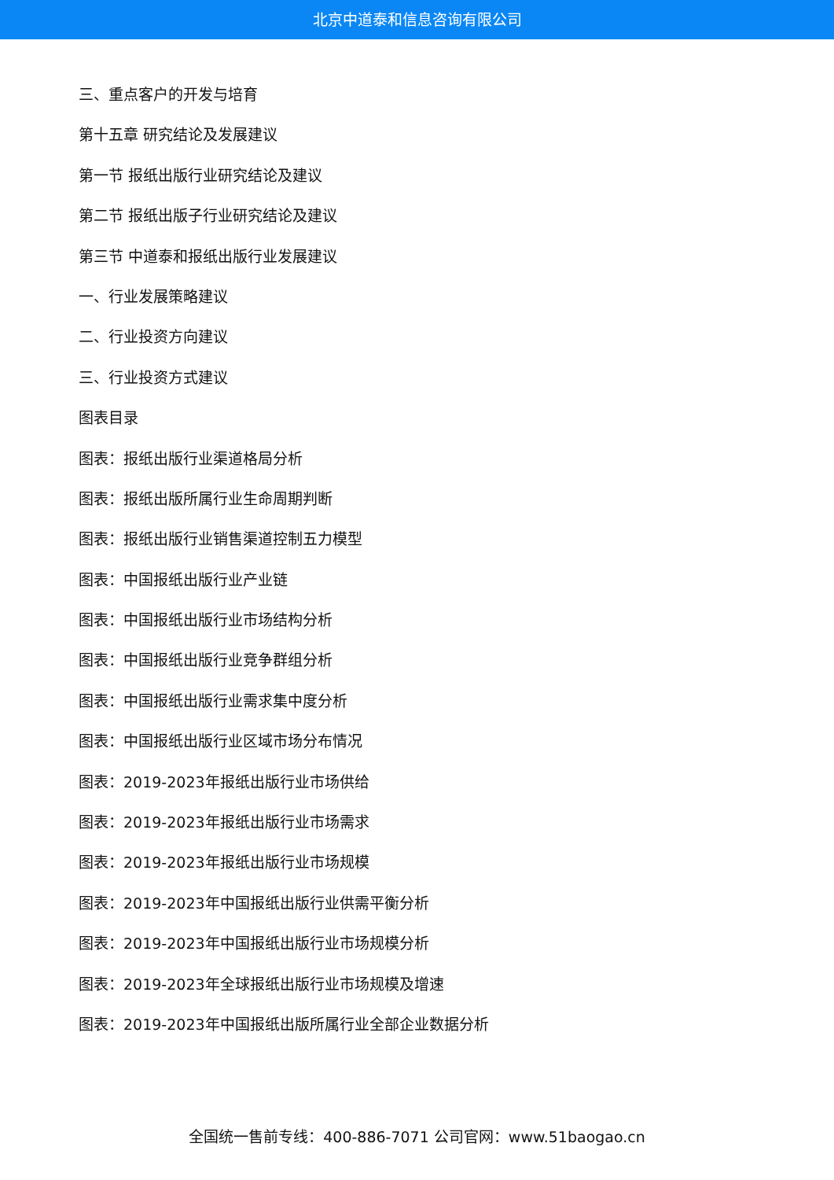北京中道泰和信息咨询有限公司
三、重点客户的开发与培育
第十五章 研究结论及发展建议
第一节 报纸出版行业研究结论及建议
第二节 报纸出版子行业研究结论及建议
第三节 中道泰和报纸出版行业发展建议
一、行业发展策略建议
二、行业投资方向建议
三、行业投资方式建议
图表目录
图表：报纸出版行业渠道格局分析
图表：报纸出版所属行业生命周期判断
图表：报纸出版行业销售渠道控制五力模型
图表：中国报纸出版行业产业链
图表：中国报纸出版行业市场结构分析
图表：中国报纸出版行业竞争群组分析
图表：中国报纸出版行业需求集中度分析
图表：中国报纸出版行业区域市场分布情况
图表：2019-2023年报纸出版行业市场供给
图表：2019-2023年报纸出版行业市场需求
图表：2019-2023年报纸出版行业市场规模
图表：2019-2023年中国报纸出版行业供需平衡分析
图表：2019-2023年中国报纸出版行业市场规模分析
图表：2019-2023年全球报纸出版行业市场规模及增速
图表：2019-2023年中国报纸出版所属行业全部企业数据分析
全国统一售前专线：400-886-7071 公司官网：www.51baogao.cn